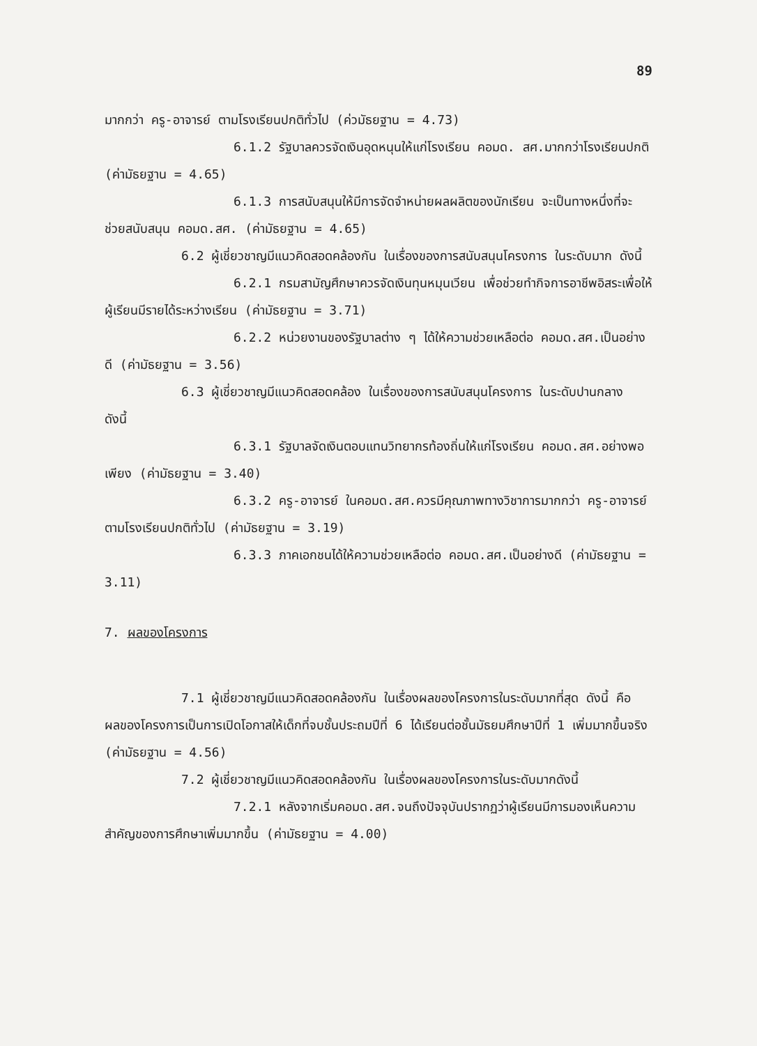89
มากกว่า ครู-อาจารย์ ตามโรงเรียนปกติทั่วไป (ค่วมัธยฐาน = 4.73)
6.1.2 รัฐบาลควรจัดเงินอุดหนุนให้แก่โรงเรียน คอมด. สศ.มากกว่าโรงเรียนปกติ (ค่ามัธยฐาน = 4.65)
6.1.3 การสนับสนุนให้มีการจัดจำหน่ายผลผลิตของนักเรียน จะเป็นทางหนึ่งที่จะช่วยสนับสนุน คอมด.สศ. (ค่ามัธยฐาน = 4.65)
6.2 ผู้เชี่ยวชาญมีแนวคิดสอดคล้องกัน ในเรื่องของการสนับสนุนโครงการ ในระดับมาก ดังนี้
6.2.1 กรมสามัญศึกษาควรจัดเงินทุนหมุนเวียน เพื่อช่วยทำกิจการอาชีพอิสระเพื่อให้ผู้เรียนมีรายได้ระหว่างเรียน (ค่ามัธยฐาน = 3.71)
6.2.2 หน่วยงานของรัฐบาลต่าง ๆ ได้ให้ความช่วยเหลือต่อ คอมด.สศ.เป็นอย่างดี (ค่ามัธยฐาน = 3.56)
6.3 ผู้เชี่ยวชาญมีแนวคิดสอดคล้อง ในเรื่องของการสนับสนุนโครงการ ในระดับปานกลาง ดังนี้
6.3.1 รัฐบาลจัดเงินตอบแทนวิทยากรท้องถิ่นให้แก่โรงเรียน คอมด.สศ.อย่างพอเพียง (ค่ามัธยฐาน = 3.40)
6.3.2 ครู-อาจารย์ ในคอมด.สศ.ควรมีคุณภาพทางวิชาการมากกว่า ครู-อาจารย์ ตามโรงเรียนปกติทั่วไป (ค่ามัธยฐาน = 3.19)
6.3.3 ภาคเอกชนได้ให้ความช่วยเหลือต่อ คอมด.สศ.เป็นอย่างดี (ค่ามัธยฐาน = 3.11)
7. ผลของโครงการ
7.1 ผู้เชี่ยวชาญมีแนวคิดสอดคล้องกัน ในเรื่องผลของโครงการในระดับมากที่สุด ดังนี้ คือ ผลของโครงการเป็นการเปิดโอกาสให้เด็กที่จบชั้นประถมปีที่ 6 ได้เรียนต่อชั้นมัธยมศึกษาปีที่ 1 เพิ่มมากขึ้นจริง (ค่ามัธยฐาน = 4.56)
7.2 ผู้เชี่ยวชาญมีแนวคิดสอดคล้องกัน ในเรื่องผลของโครงการในระดับมากดังนี้
7.2.1 หลังจากเริ่มคอมด.สศ.จนถึงปัจจุบันปรากฏว่าผู้เรียนมีการมองเห็นความสำคัญของการศึกษาเพิ่มมากขึ้น (ค่ามัธยฐาน = 4.00)